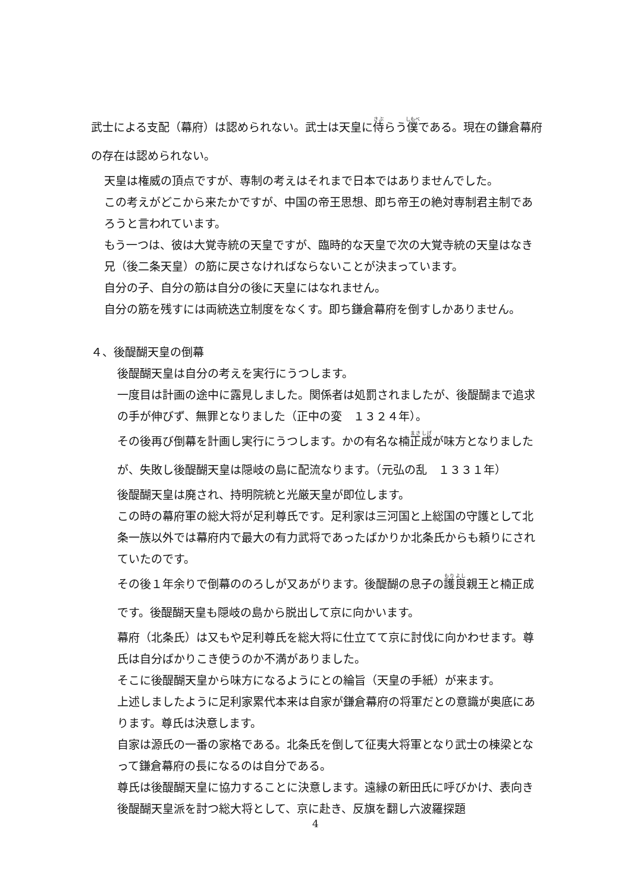武士による支配（幕府）は認められない。武士は天皇に侍らう僕である。現在の鎌倉幕府の存在は認められない。
天皇は権威の頂点ですが、専制の考えはそれまで日本ではありませんでした。
この考えがどこから来たかですが、中国の帝王思想、即ち帝王の絶対専制君主制であろうと言われています。
もう一つは、彼は大覚寺統の天皇ですが、臨時的な天皇で次の大覚寺統の天皇はなき兄（後二条天皇）の筋に戻さなければならないことが決まっています。
自分の子、自分の筋は自分の後に天皇にはなれません。
自分の筋を残すには両統迭立制度をなくす。即ち鎌倉幕府を倒すしかありません。
４、後醍醐天皇の倒幕
後醍醐天皇は自分の考えを実行にうつします。
一度目は計画の途中に露見しました。関係者は処罰されましたが、後醍醐まで追求の手が伸びず、無罪となりました（正中の変　１３２４年）。
その後再び倒幕を計画し実行にうつします。かの有名な楠正成が味方となりましたが、失敗し後醍醐天皇は隠岐の島に配流なります。（元弘の乱　１３３１年）
後醍醐天皇は廃され、持明院統と光厳天皇が即位します。
この時の幕府軍の総大将が足利尊氏です。足利家は三河国と上総国の守護として北条一族以外では幕府内で最大の有力武将であったばかりか北条氏からも頼りにされていたのです。
その後１年余りで倒幕ののろしが又あがります。後醍醐の息子の護良親王と楠正成です。後醍醐天皇も隠岐の島から脱出して京に向かいます。
幕府（北条氏）は又もや足利尊氏を総大将に仕立てて京に討伐に向かわせます。尊氏は自分ばかりこき使うのか不満がありました。
そこに後醍醐天皇から味方になるようにとの綸旨（天皇の手紙）が来ます。
上述しましたように足利家累代本来は自家が鎌倉幕府の将軍だとの意識が奥底にあります。尊氏は決意します。
自家は源氏の一番の家格である。北条氏を倒して征夷大将軍となり武士の棟梁となって鎌倉幕府の長になるのは自分である。
尊氏は後醍醐天皇に協力することに決意します。遠縁の新田氏に呼びかけ、表向き後醍醐天皇派を討つ総大将として、京に赴き、反旗を翻し六波羅探題
4